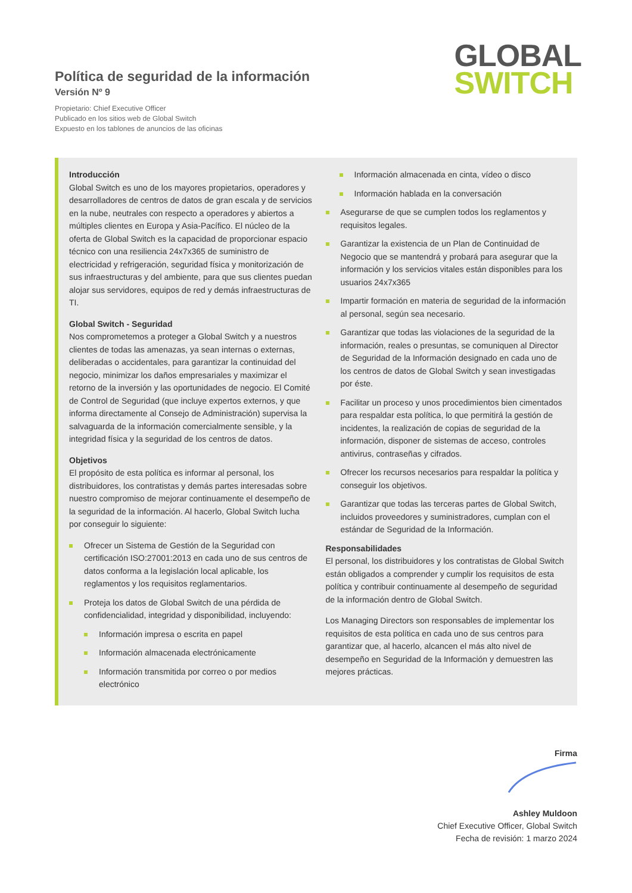Política de seguridad de la información
Versión Nº 9
Propietario: Chief Executive Officer
Publicado en los sitios web de Global Switch
Expuesto en los tablones de anuncios de las oficinas
GLOBAL
SWITCH
Introducción
Global Switch es uno de los mayores propietarios, operadores y desarrolladores de centros de datos de gran escala y de servicios en la nube, neutrales con respecto a operadores y abiertos a múltiples clientes en Europa y Asia-Pacífico. El núcleo de la oferta de Global Switch es la capacidad de proporcionar espacio técnico con una resiliencia 24x7x365 de suministro de electricidad y refrigeración, seguridad física y monitorización de sus infraestructuras y del ambiente, para que sus clientes puedan alojar sus servidores, equipos de red y demás infraestructuras de TI.
Global Switch - Seguridad
Nos comprometemos a proteger a Global Switch y a nuestros clientes de todas las amenazas, ya sean internas o externas, deliberadas o accidentales, para garantizar la continuidad del negocio, minimizar los daños empresariales y maximizar el retorno de la inversión y las oportunidades de negocio. El Comité de Control de Seguridad (que incluye expertos externos, y que informa directamente al Consejo de Administración) supervisa la salvaguarda de la información comercialmente sensible, y la integridad física y la seguridad de los centros de datos.
Objetivos
El propósito de esta política es informar al personal, los distribuidores, los contratistas y demás partes interesadas sobre nuestro compromiso de mejorar continuamente el desempeño de la seguridad de la información. Al hacerlo, Global Switch lucha por conseguir lo siguiente:
Ofrecer un Sistema de Gestión de la Seguridad con certificación ISO:27001:2013 en cada uno de sus centros de datos conforma a la legislación local aplicable, los reglamentos y los requisitos reglamentarios.
Proteja los datos de Global Switch de una pérdida de confidencialidad, integridad y disponibilidad, incluyendo:
Información impresa o escrita en papel
Información almacenada electrónicamente
Información transmitida por correo o por medios electrónico
Información almacenada en cinta, vídeo o disco
Información hablada en la conversación
Asegurarse de que se cumplen todos los reglamentos y requisitos legales.
Garantizar la existencia de un Plan de Continuidad de Negocio que se mantendrá y probará para asegurar que la información y los servicios vitales están disponibles para los usuarios 24x7x365
Impartir formación en materia de seguridad de la información al personal, según sea necesario.
Garantizar que todas las violaciones de la seguridad de la información, reales o presuntas, se comuniquen al Director de Seguridad de la Información designado en cada uno de los centros de datos de Global Switch y sean investigadas por éste.
Facilitar un proceso y unos procedimientos bien cimentados para respaldar esta política, lo que permitirá la gestión de incidentes, la realización de copias de seguridad de la información, disponer de sistemas de acceso, controles antivirus, contraseñas y cifrados.
Ofrecer los recursos necesarios para respaldar la política y conseguir los objetivos.
Garantizar que todas las terceras partes de Global Switch, incluidos proveedores y suministradores, cumplan con el estándar de Seguridad de la Información.
Responsabilidades
El personal, los distribuidores y los contratistas de Global Switch están obligados a comprender y cumplir los requisitos de esta política y contribuir continuamente al desempeño de seguridad de la información dentro de Global Switch.
Los Managing Directors son responsables de implementar los requisitos de esta política en cada uno de sus centros para garantizar que, al hacerlo, alcancen el más alto nivel de desempeño en Seguridad de la Información y demuestren las mejores prácticas.
Firma
Ashley Muldoon
Chief Executive Officer, Global Switch
Fecha de revisión: 1 marzo 2024